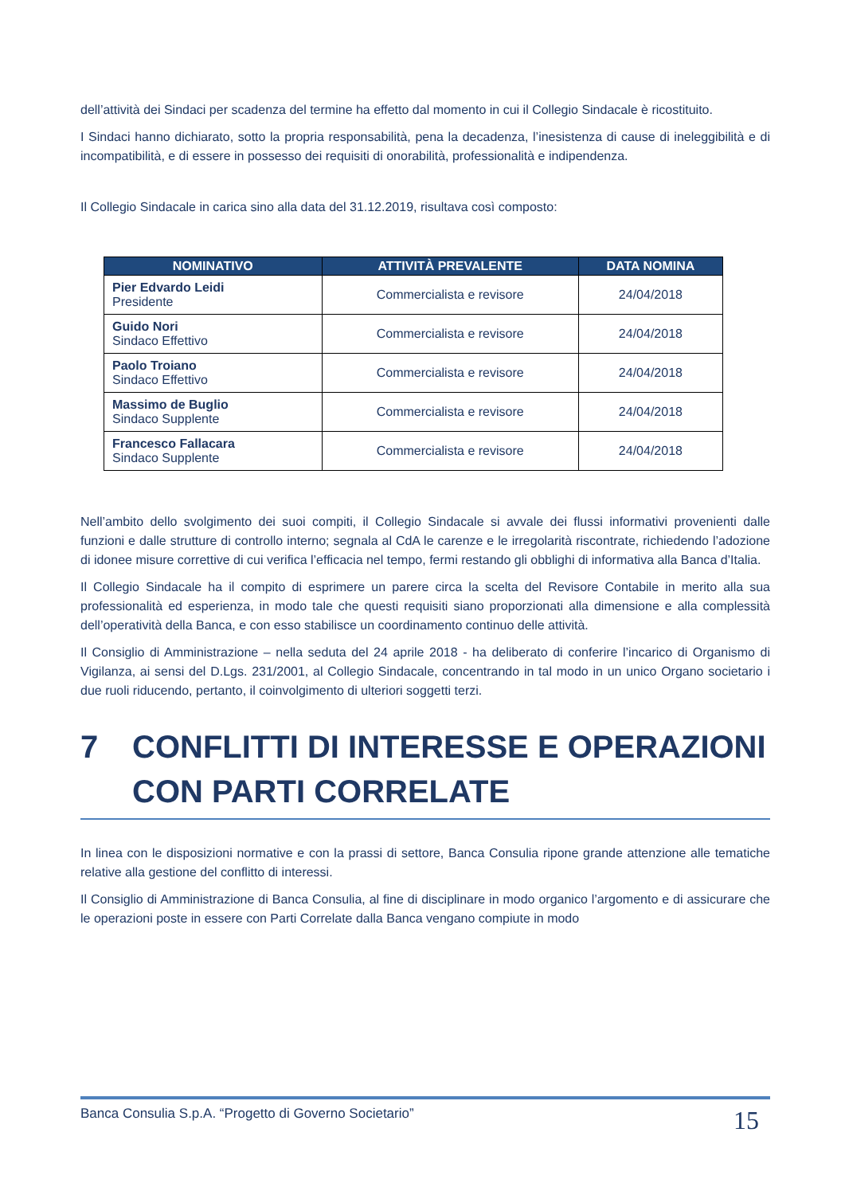dell’attività dei Sindaci per scadenza del termine ha effetto dal momento in cui il Collegio Sindacale è ricostituito.
I Sindaci hanno dichiarato, sotto la propria responsabilità, pena la decadenza, l’inesistenza di cause di ineleggibilità e di incompatibilità, e di essere in possesso dei requisiti di onorabilità, professionalità e indipendenza.
Il Collegio Sindacale in carica sino alla data del 31.12.2019, risultava così composto:
| NOMINATIVO | ATTIVITÀ PREVALENTE | DATA NOMINA |
| --- | --- | --- |
| Pier Edvardo Leidi Presidente | Commercialista e revisore | 24/04/2018 |
| Guido Nori Sindaco Effettivo | Commercialista e revisore | 24/04/2018 |
| Paolo Troiano Sindaco Effettivo | Commercialista e revisore | 24/04/2018 |
| Massimo de Buglio Sindaco Supplente | Commercialista e revisore | 24/04/2018 |
| Francesco Fallacara Sindaco Supplente | Commercialista e revisore | 24/04/2018 |
Nell’ambito dello svolgimento dei suoi compiti, il Collegio Sindacale si avvale dei flussi informativi provenienti dalle funzioni e dalle strutture di controllo interno; segnala al CdA le carenze e le irregolarità riscontrate, richiedendo l’adozione di idonee misure correttive di cui verifica l’efficacia nel tempo, fermi restando gli obblighi di informativa alla Banca d’Italia.
Il Collegio Sindacale ha il compito di esprimere un parere circa la scelta del Revisore Contabile in merito alla sua professionalità ed esperienza, in modo tale che questi requisiti siano proporzionati alla dimensione e alla complessità dell’operatività della Banca, e con esso stabilisce un coordinamento continuo delle attività.
Il Consiglio di Amministrazione – nella seduta del 24 aprile 2018 - ha deliberato di conferire l’incarico di Organismo di Vigilanza, ai sensi del D.Lgs. 231/2001, al Collegio Sindacale, concentrando in tal modo in un unico Organo societario i due ruoli riducendo, pertanto, il coinvolgimento di ulteriori soggetti terzi.
7 CONFLITTI DI INTERESSE E OPERAZIONI CON PARTI CORRELATE
In linea con le disposizioni normative e con la prassi di settore, Banca Consulia ripone grande attenzione alle tematiche relative alla gestione del conflitto di interessi.
Il Consiglio di Amministrazione di Banca Consulia, al fine di disciplinare in modo organico l’argomento e di assicurare che le operazioni poste in essere con Parti Correlate dalla Banca vengano compiute in modo
Banca Consulia S.p.A. “Progetto di Governo Societario” 15